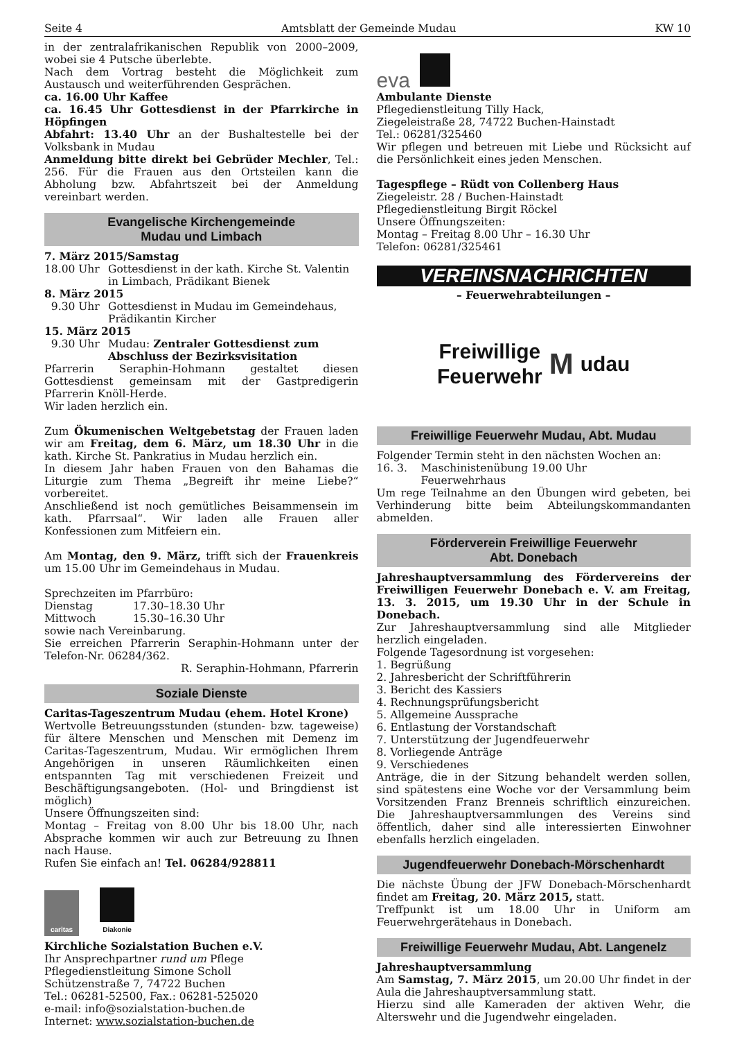Seite 4 Amtsblatt der Gemeinde Mudau KW 10
in der zentralafrikanischen Republik von 2000–2009, wobei sie 4 Putsche überlebte.
Nach dem Vortrag besteht die Möglichkeit zum Austausch und weiterführenden Gesprächen.
ca. 16.00 Uhr Kaffee
ca. 16.45 Uhr Gottesdienst in der Pfarrkirche in Höpfingen
Abfahrt: 13.40 Uhr an der Bushaltestelle bei der Volksbank in Mudau
Anmeldung bitte direkt bei Gebrüder Mechler, Tel.: 256. Für die Frauen aus den Ortsteilen kann die Abholung bzw. Abfahrtszeit bei der Anmeldung vereinbart werden.
Evangelische Kirchengemeinde
Mudau und Limbach
7. März 2015/Samstag
18.00 Uhr Gottesdienst in der kath. Kirche St. Valentin in Limbach, Prädikant Bienek
8. März 2015
9.30 Uhr Gottesdienst in Mudau im Gemeindehaus, Prädikantin Kircher
15. März 2015
9.30 Uhr Mudau: Zentraler Gottesdienst zum Abschluss der Bezirksvisitation
Pfarrerin Seraphin-Hohmann gestaltet diesen Gottesdienst gemeinsam mit der Gastpredigerin Pfarrerin Knöll-Herde.
Wir laden herzlich ein.
Zum Ökumenischen Weltgebetstag der Frauen laden wir am Freitag, dem 6. März, um 18.30 Uhr in die kath. Kirche St. Pankratius in Mudau herzlich ein.
In diesem Jahr haben Frauen von den Bahamas die Liturgie zum Thema „Begreift ihr meine Liebe?“ vorbereitet.
Anschließend ist noch gemütliches Beisammensein im kath. Pfarrsaal“. Wir laden alle Frauen aller Konfessionen zum Mitfeiern ein.
Am Montag, den 9. März, trifft sich der Frauenkreis um 15.00 Uhr im Gemeindehaus in Mudau.
Sprechzeiten im Pfarrbüro:
Dienstag 17.30–18.30 Uhr
Mittwoch 15.30–16.30 Uhr
sowie nach Vereinbarung.
Sie erreichen Pfarrerin Seraphin-Hohmann unter der Telefon-Nr. 06284/362.
R. Seraphin-Hohmann, Pfarrerin
Soziale Dienste
Caritas-Tageszentrum Mudau (ehem. Hotel Krone)
Wertvolle Betreuungsstunden (stunden- bzw. tageweise) für ältere Menschen und Menschen mit Demenz im Caritas-Tageszentrum, Mudau. Wir ermöglichen Ihrem Angehörigen in unseren Räumlichkeiten einen entspannten Tag mit verschiedenen Freizeit und Beschäftigungsangeboten. (Hol- und Bringdienst ist möglich)
Unsere Öffnungszeiten sind:
Montag – Freitag von 8.00 Uhr bis 18.00 Uhr, nach Absprache kommen wir auch zur Betreuung zu Ihnen nach Hause.
Rufen Sie einfach an! Tel. 06284/928811
caritas
Diakonie
Kirchliche Sozialstation Buchen e.V.
Ihr Ansprechpartner rund um Pflege
Pflegedienstleitung Simone Scholl
Schützenstraße 7, 74722 Buchen
Tel.: 06281-52500, Fax.: 06281-525020
e-mail: info@sozialstation-buchen.de
Internet: www.sozialstation-buchen.de
eva
Ambulante Dienste
Pflegedienstleitung Tilly Hack,
Ziegeleistraße 28, 74722 Buchen-Hainstadt
Tel.: 06281/325460
Wir pflegen und betreuen mit Liebe und Rücksicht auf die Persönlichkeit eines jeden Menschen.
Tagespflege – Rüdt von Collenberg Haus
Ziegeleistr. 28 / Buchen-Hainstadt
Pflegedienstleitung Birgit Röckel
Unsere Öffnungszeiten:
Montag – Freitag 8.00 Uhr – 16.30 Uhr
Telefon: 06281/325461
VEREINSNACHRICHTEN
– Feuerwehrabteilungen –
Freiwillige
Feuerwehr
M
udau
Freiwillige Feuerwehr Mudau, Abt. Mudau
Folgender Termin steht in den nächsten Wochen an:
16. 3. Maschinistenübung 19.00 Uhr
Feuerwehrhaus
Um rege Teilnahme an den Übungen wird gebeten, bei Verhinderung bitte beim Abteilungskommandanten abmelden.
Förderverein Freiwillige Feuerwehr
Abt. Donebach
Jahreshauptversammlung des Fördervereins der Freiwilligen Feuerwehr Donebach e. V. am Freitag, 13. 3. 2015, um 19.30 Uhr in der Schule in Donebach.
Zur Jahreshauptversammlung sind alle Mitglieder herzlich eingeladen.
Folgende Tagesordnung ist vorgesehen:
1. Begrüßung
2. Jahresbericht der Schriftführerin
3. Bericht des Kassiers
4. Rechnungsprüfungsbericht
5. Allgemeine Aussprache
6. Entlastung der Vorstandschaft
7. Unterstützung der Jugendfeuerwehr
8. Vorliegende Anträge
9. Verschiedenes
Anträge, die in der Sitzung behandelt werden sollen, sind spätestens eine Woche vor der Versammlung beim Vorsitzenden Franz Brenneis schriftlich einzureichen. Die Jahreshauptversammlungen des Vereins sind öffentlich, daher sind alle interessierten Einwohner ebenfalls herzlich eingeladen.
Jugendfeuerwehr Donebach-Mörschenhardt
Die nächste Übung der JFW Donebach-Mörschenhardt findet am Freitag, 20. März 2015, statt.
Treffpunkt ist um 18.00 Uhr in Uniform am Feuerwehrgerätehaus in Donebach.
Freiwillige Feuerwehr Mudau, Abt. Langenelz
Jahreshauptversammlung
Am Samstag, 7. März 2015, um 20.00 Uhr findet in der Aula die Jahreshauptversammlung statt.
Hierzu sind alle Kameraden der aktiven Wehr, die Alterswehr und die Jugendwehr eingeladen.